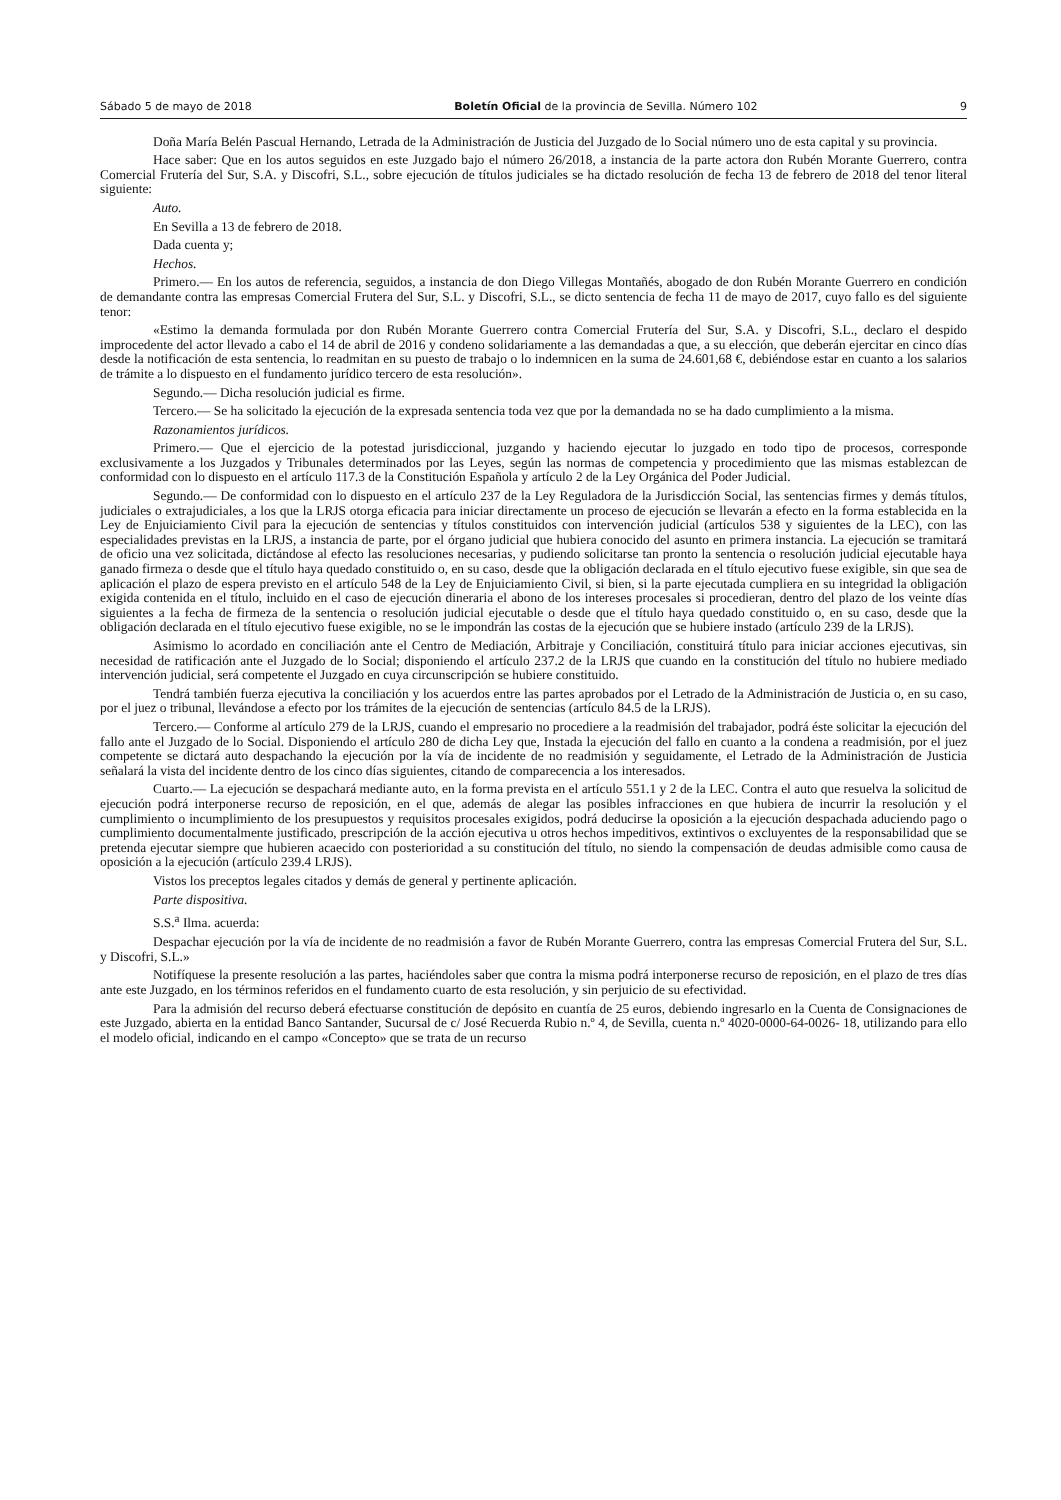Sábado 5 de mayo de 2018 Boletín Oficial de la provincia de Sevilla. Número 102 9
Doña María Belén Pascual Hernando, Letrada de la Administración de Justicia del Juzgado de lo Social número uno de esta capital y su provincia.
Hace saber: Que en los autos seguidos en este Juzgado bajo el número 26/2018, a instancia de la parte actora don Rubén Morante Guerrero, contra Comercial Frutería del Sur, S.A. y Discofri, S.L., sobre ejecución de títulos judiciales se ha dictado resolución de fecha 13 de febrero de 2018 del tenor literal siguiente:
Auto.
En Sevilla a 13 de febrero de 2018.
Dada cuenta y;
Hechos.
Primero.— En los autos de referencia, seguidos, a instancia de don Diego Villegas Montañés, abogado de don Rubén Morante Guerrero en condición de demandante contra las empresas Comercial Frutera del Sur, S.L. y Discofri, S.L., se dicto sentencia de fecha 11 de mayo de 2017, cuyo fallo es del siguiente tenor:
«Estimo la demanda formulada por don Rubén Morante Guerrero contra Comercial Frutería del Sur, S.A. y Discofri, S.L., declaro el despido improcedente del actor llevado a cabo el 14 de abril de 2016 y condeno solidariamente a las demandadas a que, a su elección, que deberán ejercitar en cinco días desde la notificación de esta sentencia, lo readmitan en su puesto de trabajo o lo indemnicen en la suma de 24.601,68 €, debiéndose estar en cuanto a los salarios de trámite a lo dispuesto en el fundamento jurídico tercero de esta resolución».
Segundo.— Dicha resolución judicial es firme.
Tercero.— Se ha solicitado la ejecución de la expresada sentencia toda vez que por la demandada no se ha dado cumplimiento a la misma.
Razonamientos jurídicos.
Primero.— Que el ejercicio de la potestad jurisdiccional, juzgando y haciendo ejecutar lo juzgado en todo tipo de procesos, corresponde exclusivamente a los Juzgados y Tribunales determinados por las Leyes, según las normas de competencia y procedimiento que las mismas establezcan de conformidad con lo dispuesto en el artículo 117.3 de la Constitución Española y artículo 2 de la Ley Orgánica del Poder Judicial.
Segundo.— De conformidad con lo dispuesto en el artículo 237 de la Ley Reguladora de la Jurisdicción Social, las sentencias firmes y demás títulos, judiciales o extrajudiciales, a los que la LRJS otorga eficacia para iniciar directamente un proceso de ejecución se llevarán a efecto en la forma establecida en la Ley de Enjuiciamiento Civil para la ejecución de sentencias y títulos constituidos con intervención judicial (artículos 538 y siguientes de la LEC), con las especialidades previstas en la LRJS, a instancia de parte, por el órgano judicial que hubiera conocido del asunto en primera instancia. La ejecución se tramitará de oficio una vez solicitada, dictándose al efecto las resoluciones necesarias, y pudiendo solicitarse tan pronto la sentencia o resolución judicial ejecutable haya ganado firmeza o desde que el título haya quedado constituido o, en su caso, desde que la obligación declarada en el título ejecutivo fuese exigible, sin que sea de aplicación el plazo de espera previsto en el artículo 548 de la Ley de Enjuiciamiento Civil, si bien, si la parte ejecutada cumpliera en su integridad la obligación exigida contenida en el título, incluido en el caso de ejecución dineraria el abono de los intereses procesales si procedieran, dentro del plazo de los veinte días siguientes a la fecha de firmeza de la sentencia o resolución judicial ejecutable o desde que el título haya quedado constituido o, en su caso, desde que la obligación declarada en el título ejecutivo fuese exigible, no se le impondrán las costas de la ejecución que se hubiere instado (artículo 239 de la LRJS).
Asimismo lo acordado en conciliación ante el Centro de Mediación, Arbitraje y Conciliación, constituirá título para iniciar acciones ejecutivas, sin necesidad de ratificación ante el Juzgado de lo Social; disponiendo el artículo 237.2 de la LRJS que cuando en la constitución del título no hubiere mediado intervención judicial, será competente el Juzgado en cuya circunscripción se hubiere constituido.
Tendrá también fuerza ejecutiva la conciliación y los acuerdos entre las partes aprobados por el Letrado de la Administración de Justicia o, en su caso, por el juez o tribunal, llevándose a efecto por los trámites de la ejecución de sentencias (artículo 84.5 de la LRJS).
Tercero.— Conforme al artículo 279 de la LRJS, cuando el empresario no procediere a la readmisión del trabajador, podrá éste solicitar la ejecución del fallo ante el Juzgado de lo Social. Disponiendo el artículo 280 de dicha Ley que, Instada la ejecución del fallo en cuanto a la condena a readmisión, por el juez competente se dictará auto despachando la ejecución por la vía de incidente de no readmisión y seguidamente, el Letrado de la Administración de Justicia señalará la vista del incidente dentro de los cinco días siguientes, citando de comparecencia a los interesados.
Cuarto.— La ejecución se despachará mediante auto, en la forma prevista en el artículo 551.1 y 2 de la LEC. Contra el auto que resuelva la solicitud de ejecución podrá interponerse recurso de reposición, en el que, además de alegar las posibles infracciones en que hubiera de incurrir la resolución y el cumplimiento o incumplimiento de los presupuestos y requisitos procesales exigidos, podrá deducirse la oposición a la ejecución despachada aduciendo pago o cumplimiento documentalmente justificado, prescripción de la acción ejecutiva u otros hechos impeditivos, extintivos o excluyentes de la responsabilidad que se pretenda ejecutar siempre que hubieren acaecido con posterioridad a su constitución del título, no siendo la compensación de deudas admisible como causa de oposición a la ejecución (artículo 239.4 LRJS).
Vistos los preceptos legales citados y demás de general y pertinente aplicación.
Parte dispositiva.
S.S.<sup>a</sup> Ilma. acuerda:
Despachar ejecución por la vía de incidente de no readmisión a favor de Rubén Morante Guerrero, contra las empresas Comercial Frutera del Sur, S.L. y Discofri, S.L.»
Notifíquese la presente resolución a las partes, haciéndoles saber que contra la misma podrá interponerse recurso de reposición, en el plazo de tres días ante este Juzgado, en los términos referidos en el fundamento cuarto de esta resolución, y sin perjuicio de su efectividad.
Para la admisión del recurso deberá efectuarse constitución de depósito en cuantía de 25 euros, debiendo ingresarlo en la Cuenta de Consignaciones de este Juzgado, abierta en la entidad Banco Santander, Sucursal de c/ José Recuerda Rubio n.º 4, de Sevilla, cuenta n.º 4020-0000-64-0026- 18, utilizando para ello el modelo oficial, indicando en el campo «Concepto» que se trata de un recurso